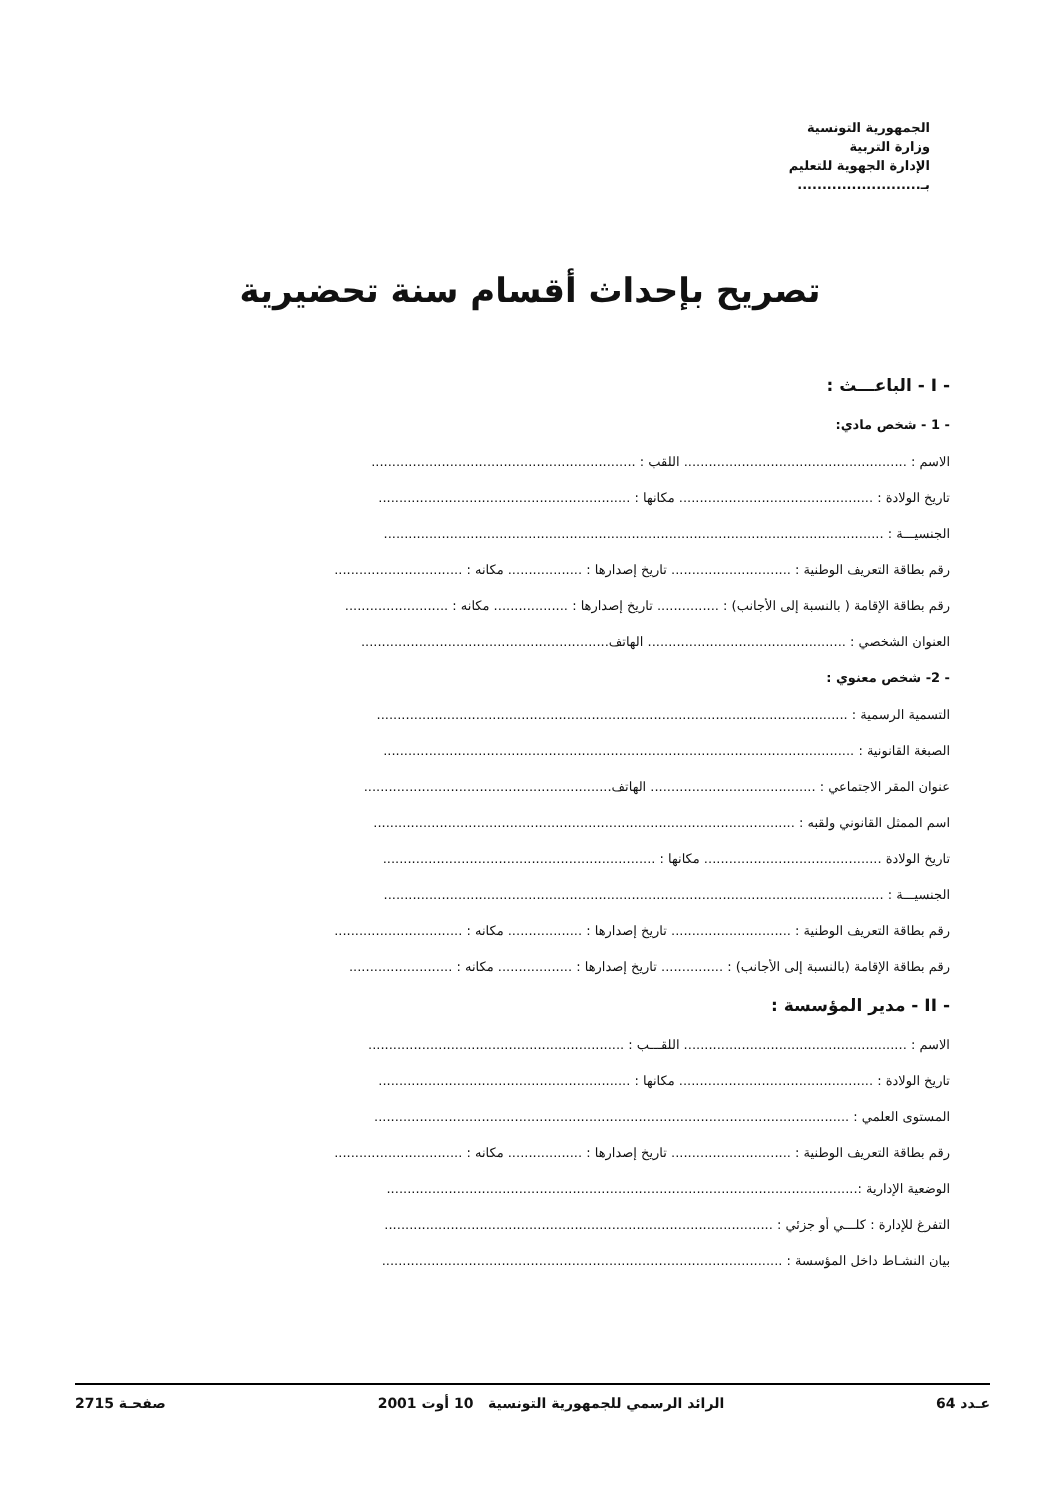الجمهورية التونسية
وزارة التربية
الإدارة الجهوية للتعليم
بـ.........................
تصريح بإحداث أقسام سنة تحضيرية
- I - الباعـــث :
- 1 - شخص مادي:
الاسم : ...................................................... اللقب : ................................................................
تاريخ الولادة : ............................................... مكانها : .............................................................
الجنسيـــة : .........................................................................................................................
رقم بطاقة التعريف الوطنية : ............................. تاريخ إصدارها : .................. مكانه : ...............................
رقم بطاقة الإقامة ( بالنسبة إلى الأجانب) : ............... تاريخ إصدارها : .................. مكانه : .........................
العنوان الشخصي : ................................................ الهاتف............................................................
- 2- شخص معنوي :
التسمية الرسمية : ..................................................................................................................
الصبغة القانونية : ..................................................................................................................
عنوان المقر الاجتماعي : ........................................ الهاتف............................................................
اسم الممثل القانوني ولقبه : ......................................................................................................
تاريخ الولادة ........................................... مكانها : ..................................................................
الجنسيـــة : .........................................................................................................................
رقم بطاقة التعريف الوطنية : ............................. تاريخ إصدارها : .................. مكانه : ...............................
رقم بطاقة الإقامة (بالنسبة إلى الأجانب) : ............... تاريخ إصدارها : .................. مكانه : .........................
- II - مدير المؤسسة :
الاسم : ...................................................... اللقـــب : ..............................................................
تاريخ الولادة : ............................................... مكانها : .............................................................
المستوى العلمي : ...................................................................................................................
رقم بطاقة التعريف الوطنية : ............................. تاريخ إصدارها : .................. مكانه : ...............................
الوضعية الإدارية :..................................................................................................................
التفرغ للإدارة : كلـــي أو جزئي : ..............................................................................................
بيان النشـاط داخل المؤسسة : .................................................................................................
عـدد 64 الرائد الرسمي للجمهورية التونسية 10 أوت 2001 صفحـة 2715